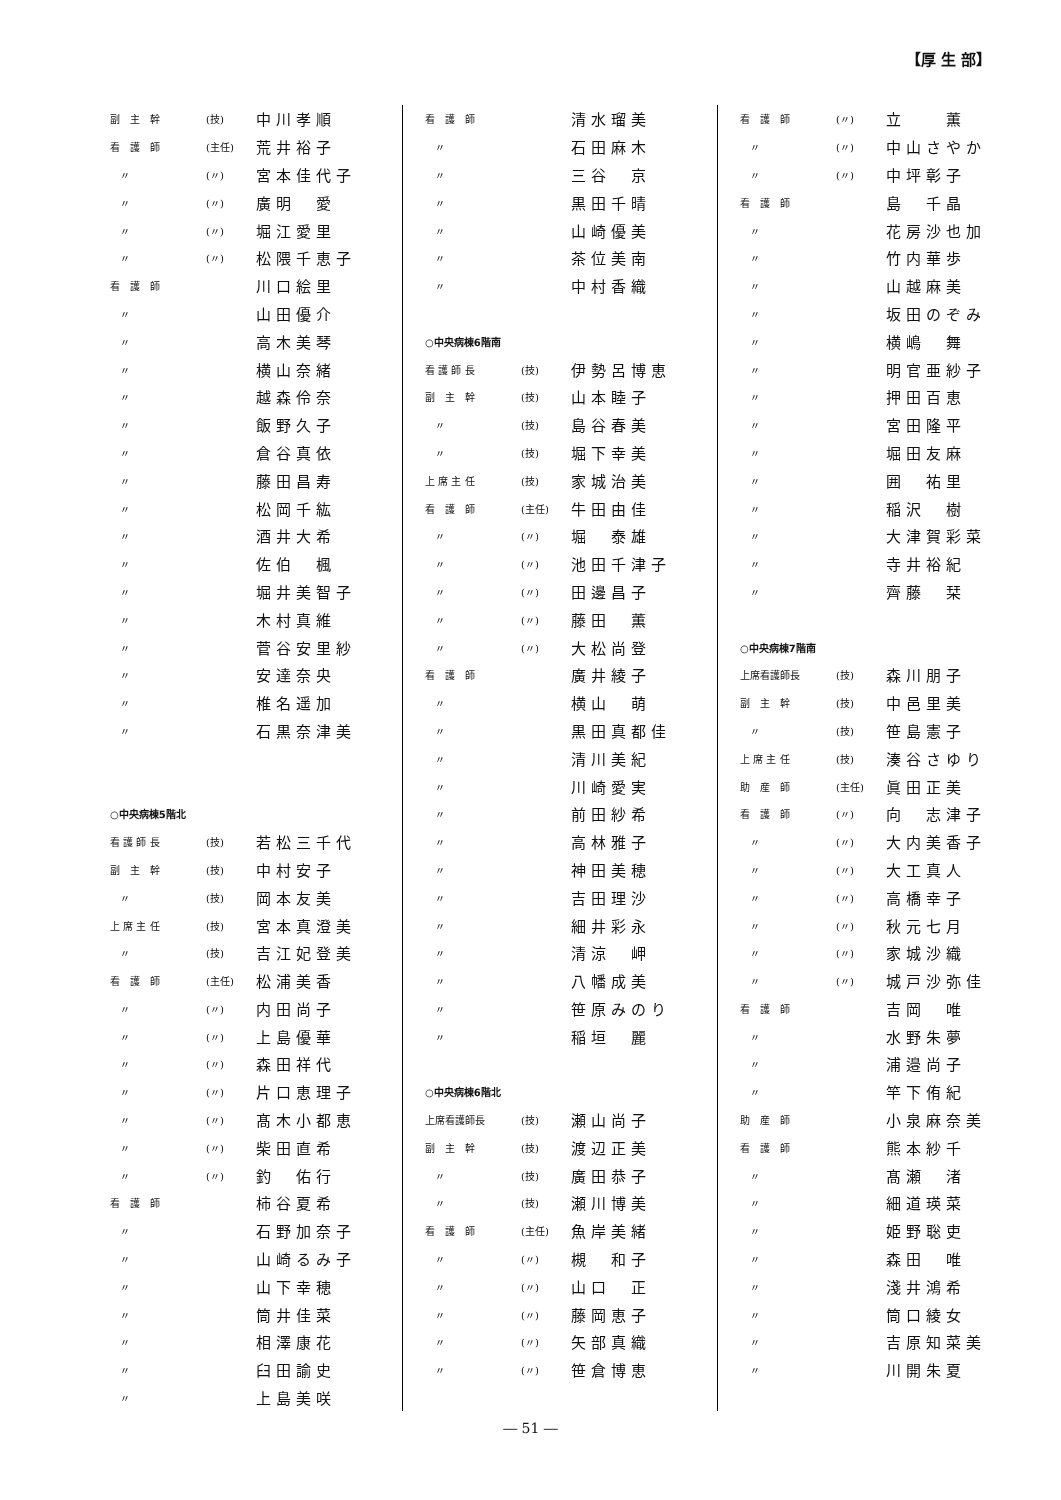【厚 生 部】
| 副 主 幹 | (技) | 中川孝順 |
| 看 護 師 | (主任) | 荒井裕子 |
| 〃 | (〃) | 宮本佳代子 |
| 〃 | (〃) | 廣明 愛 |
| 〃 | (〃) | 堀江愛里 |
| 〃 | (〃) | 松隈千恵子 |
| 看 護 師 | | 川口絵里 |
| 〃 | | 山田優介 |
| 〃 | | 高木美琴 |
| 〃 | | 横山奈緒 |
| 〃 | | 越森伶奈 |
| 〃 | | 飯野久子 |
| 〃 | | 倉谷真依 |
| 〃 | | 藤田昌寿 |
| 〃 | | 松岡千紘 |
| 〃 | | 酒井大希 |
| 〃 | | 佐伯 楓 |
| 〃 | | 堀井美智子 |
| 〃 | | 木村真維 |
| 〃 | | 菅谷安里紗 |
| 〃 | | 安達奈央 |
| 〃 | | 椎名遥加 |
| 〃 | | 石黒奈津美 |
| ○中央病棟5階北 | | |
| 看 護 師 長 | (技) | 若松三千代 |
| 副 主 幹 | (技) | 中村安子 |
| 〃 | (技) | 岡本友美 |
| 上 席 主 任 | (技) | 宮本真澄美 |
| 〃 | (技) | 吉江妃登美 |
| 看 護 師 | (主任) | 松浦美香 |
| 〃 | (〃) | 内田尚子 |
| 〃 | (〃) | 上島優華 |
| 〃 | (〃) | 森田祥代 |
| 〃 | (〃) | 片口恵理子 |
| 〃 | (〃) | 髙木小都恵 |
| 〃 | (〃) | 柴田直希 |
| 〃 | (〃) | 釣 佑行 |
| 看 護 師 | | 柿谷夏希 |
| 〃 | | 石野加奈子 |
| 〃 | | 山崎るみ子 |
| 〃 | | 山下幸穂 |
| 〃 | | 筒井佳菜 |
| 〃 | | 相澤康花 |
| 〃 | | 臼田諭史 |
| 〃 | | 上島美咲 |
| 看 護 師 | | 清水瑠美 |
| 〃 | | 石田麻木 |
| 〃 | | 三谷 京 |
| 〃 | | 黒田千晴 |
| 〃 | | 山崎優美 |
| 〃 | | 茶位美南 |
| 〃 | | 中村香織 |
| ○中央病棟6階南 | | |
| 看 護 師 長 | (技) | 伊勢呂博恵 |
| 副 主 幹 | (技) | 山本睦子 |
| 〃 | (技) | 島谷春美 |
| 〃 | (技) | 堀下幸美 |
| 上 席 主 任 | (技) | 家城治美 |
| 看 護 師 | (主任) | 牛田由佳 |
| 〃 | (〃) | 堀 泰雄 |
| 〃 | (〃) | 池田千津子 |
| 〃 | (〃) | 田邊昌子 |
| 〃 | (〃) | 藤田 薫 |
| 〃 | (〃) | 大松尚登 |
| 看 護 師 | | 廣井綾子 |
| 〃 | | 横山 萌 |
| 〃 | | 黒田真都佳 |
| 〃 | | 清川美紀 |
| 〃 | | 川崎愛実 |
| 〃 | | 前田紗希 |
| 〃 | | 高林雅子 |
| 〃 | | 神田美穂 |
| 〃 | | 吉田理沙 |
| 〃 | | 細井彩永 |
| 〃 | | 清涼 岬 |
| 〃 | | 八幡成美 |
| 〃 | | 笹原みのり |
| 〃 | | 稲垣 麗 |
| ○中央病棟6階北 | | |
| 上席看護師長 | (技) | 瀬山尚子 |
| 副 主 幹 | (技) | 渡辺正美 |
| 〃 | (技) | 廣田恭子 |
| 〃 | (技) | 瀬川博美 |
| 看 護 師 | (主任) | 魚岸美緒 |
| 〃 | (〃) | 槻 和子 |
| 〃 | (〃) | 山口 正 |
| 〃 | (〃) | 藤岡恵子 |
| 〃 | (〃) | 矢部真織 |
| 〃 | (〃) | 笹倉博恵 |
| 看 護 師 | (〃) | 立 薫 |
| 〃 | (〃) | 中山さやか |
| 〃 | (〃) | 中坪彰子 |
| 看 護 師 | | 島 千晶 |
| 〃 | | 花房沙也加 |
| 〃 | | 竹内華歩 |
| 〃 | | 山越麻美 |
| 〃 | | 坂田のぞみ |
| 〃 | | 横嶋 舞 |
| 〃 | | 明官亜紗子 |
| 〃 | | 押田百恵 |
| 〃 | | 宮田隆平 |
| 〃 | | 堀田友麻 |
| 〃 | | 囲 祐里 |
| 〃 | | 稲沢 樹 |
| 〃 | | 大津賀彩菜 |
| 〃 | | 寺井裕紀 |
| 〃 | | 齊藤 栞 |
| ○中央病棟7階南 | | |
| 上席看護師長 | (技) | 森川朋子 |
| 副 主 幹 | (技) | 中邑里美 |
| 〃 | (技) | 笹島憲子 |
| 上 席 主 任 | (技) | 湊谷さゆり |
| 助 産 師 | (主任) | 眞田正美 |
| 看 護 師 | (〃) | 向 志津子 |
| 〃 | (〃) | 大内美香子 |
| 〃 | (〃) | 大工真人 |
| 〃 | (〃) | 高橋幸子 |
| 〃 | (〃) | 秋元七月 |
| 〃 | (〃) | 家城沙織 |
| 〃 | (〃) | 城戸沙弥佳 |
| 看 護 師 | | 吉岡 唯 |
| 〃 | | 水野朱夢 |
| 〃 | | 浦邉尚子 |
| 〃 | | 竿下侑紀 |
| 助 産 師 | | 小泉麻奈美 |
| 看 護 師 | | 熊本紗千 |
| 〃 | | 髙瀬 渚 |
| 〃 | | 細道瑛菜 |
| 〃 | | 姫野聡吏 |
| 〃 | | 森田 唯 |
| 〃 | | 淺井鴻希 |
| 〃 | | 筒口綾女 |
| 〃 | | 吉原知菜美 |
| 〃 | | 川開朱夏 |
― 51 ―